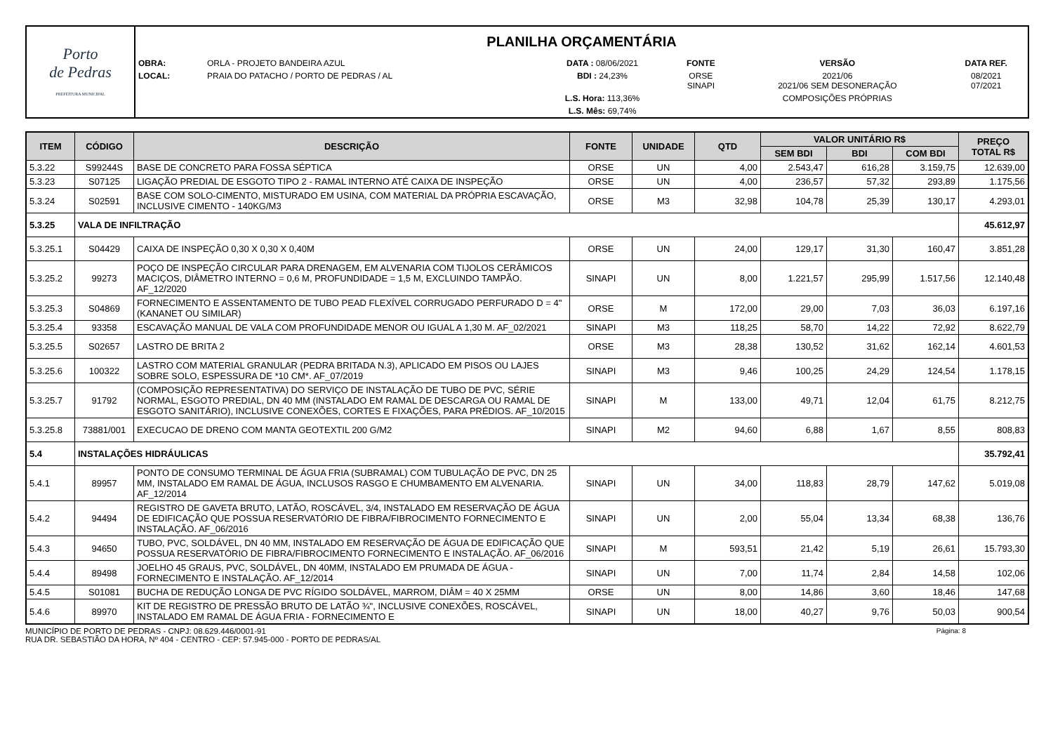| Porto de Pedras PREFEITURA MUNICIPAL | PLANILHA ORÇAMENTÁRIA | | | | | |
| | OBRA: | ORLA - PROJETO BANDEIRA AZUL | DATA : 08/06/2021 | FONTE | VERSÃO | DATA REF. |
| | LOCAL: | PRAIA DO PATACHO / PORTO DE PEDRAS / AL | BDI : 24,23% | ORSE SINAPI | 2021/06 2021/06 SEM DESONERAÇÃO | 08/2021 07/2021 |
| | | | L.S. Hora: 113,36% | | COMPOSIÇÕES PRÓPRIAS | |
| | | | L.S. Mês: 69,74% | | | |
| ITEM | CÓDIGO | DESCRIÇÃO | FONTE | UNIDADE | QTD | VALOR UNITÁRIO R$ | | | PREÇO TOTAL R$ |
| --- | --- | --- | --- | --- | --- | --- | --- | --- | --- |
| | | | | | | SEM BDI | BDI | COM BDI | |
| 5.3.22 | S99244S | BASE DE CONCRETO PARA FOSSA SÉPTICA | ORSE | UN | 4,00 | 2.543,47 | 616,28 | 3.159,75 | 12.639,00 |
| 5.3.23 | S07125 | LIGAÇÃO PREDIAL DE ESGOTO TIPO 2 - RAMAL INTERNO ATÉ CAIXA DE INSPEÇÃO | ORSE | UN | 4,00 | 236,57 | 57,32 | 293,89 | 1.175,56 |
| 5.3.24 | S02591 | BASE COM SOLO-CIMENTO, MISTURADO EM USINA, COM MATERIAL DA PRÓPRIA ESCAVAÇÃO, INCLUSIVE CIMENTO - 140KG/M3 | ORSE | M3 | 32,98 | 104,78 | 25,39 | 130,17 | 4.293,01 |
| 5.3.25 | VALA DE INFILTRAÇÃO | | | | | | | | 45.612,97 |
| 5.3.25.1 | S04429 | CAIXA DE INSPEÇÃO 0,30 X 0,30 X 0,40M | ORSE | UN | 24,00 | 129,17 | 31,30 | 160,47 | 3.851,28 |
| 5.3.25.2 | 99273 | POÇO DE INSPEÇÃO CIRCULAR PARA DRENAGEM, EM ALVENARIA COM TIJOLOS CERÂMICOS MACIÇOS, DIÂMETRO INTERNO = 0,6 M, PROFUNDIDADE = 1,5 M, EXCLUINDO TAMPÃO. AF_12/2020 | SINAPI | UN | 8,00 | 1.221,57 | 295,99 | 1.517,56 | 12.140,48 |
| 5.3.25.3 | S04869 | FORNECIMENTO E ASSENTAMENTO DE TUBO PEAD FLEXÍVEL CORRUGADO PERFURADO D = 4" (KANANET OU SIMILAR) | ORSE | M | 172,00 | 29,00 | 7,03 | 36,03 | 6.197,16 |
| 5.3.25.4 | 93358 | ESCAVAÇÃO MANUAL DE VALA COM PROFUNDIDADE MENOR OU IGUAL A 1,30 M. AF_02/2021 | SINAPI | M3 | 118,25 | 58,70 | 14,22 | 72,92 | 8.622,79 |
| 5.3.25.5 | S02657 | LASTRO DE BRITA 2 | ORSE | M3 | 28,38 | 130,52 | 31,62 | 162,14 | 4.601,53 |
| 5.3.25.6 | 100322 | LASTRO COM MATERIAL GRANULAR (PEDRA BRITADA N.3), APLICADO EM PISOS OU LAJES SOBRE SOLO, ESPESSURA DE *10 CM*. AF_07/2019 | SINAPI | M3 | 9,46 | 100,25 | 24,29 | 124,54 | 1.178,15 |
| 5.3.25.7 | 91792 | (COMPOSIÇÃO REPRESENTATIVA) DO SERVIÇO DE INSTALAÇÃO DE TUBO DE PVC, SÉRIE NORMAL, ESGOTO PREDIAL, DN 40 MM (INSTALADO EM RAMAL DE DESCARGA OU RAMAL DE ESGOTO SANITÁRIO), INCLUSIVE CONEXÕES, CORTES E FIXAÇÕES, PARA PRÉDIOS. AF_10/2015 | SINAPI | M | 133,00 | 49,71 | 12,04 | 61,75 | 8.212,75 |
| 5.3.25.8 | 73881/001 | EXECUCAO DE DRENO COM MANTA GEOTEXTIL 200 G/M2 | SINAPI | M2 | 94,60 | 6,88 | 1,67 | 8,55 | 808,83 |
| 5.4 | INSTALAÇÕES HIDRÁULICAS | | | | | | | | 35.792,41 |
| 5.4.1 | 89957 | PONTO DE CONSUMO TERMINAL DE ÁGUA FRIA (SUBRAMAL) COM TUBULAÇÃO DE PVC, DN 25 MM, INSTALADO EM RAMAL DE ÁGUA, INCLUSOS RASGO E CHUMBAMENTO EM ALVENARIA. AF_12/2014 | SINAPI | UN | 34,00 | 118,83 | 28,79 | 147,62 | 5.019,08 |
| 5.4.2 | 94494 | REGISTRO DE GAVETA BRUTO, LATÃO, ROSCÁVEL, 3/4, INSTALADO EM RESERVAÇÃO DE ÁGUA DE EDIFICAÇÃO QUE POSSUA RESERVATÓRIO DE FIBRA/FIBROCIMENTO FORNECIMENTO E INSTALAÇÃO. AF_06/2016 | SINAPI | UN | 2,00 | 55,04 | 13,34 | 68,38 | 136,76 |
| 5.4.3 | 94650 | TUBO, PVC, SOLDÁVEL, DN 40 MM, INSTALADO EM RESERVAÇÃO DE ÁGUA DE EDIFICAÇÃO QUE POSSUA RESERVATÓRIO DE FIBRA/FIBROCIMENTO FORNECIMENTO E INSTALAÇÃO. AF_06/2016 | SINAPI | M | 593,51 | 21,42 | 5,19 | 26,61 | 15.793,30 |
| 5.4.4 | 89498 | JOELHO 45 GRAUS, PVC, SOLDÁVEL, DN 40MM, INSTALADO EM PRUMADA DE ÁGUA - FORNECIMENTO E INSTALAÇÃO. AF_12/2014 | SINAPI | UN | 7,00 | 11,74 | 2,84 | 14,58 | 102,06 |
| 5.4.5 | S01081 | BUCHA DE REDUÇÃO LONGA DE PVC RÍGIDO SOLDÁVEL, MARROM, DIÂM = 40 X 25MM | ORSE | UN | 8,00 | 14,86 | 3,60 | 18,46 | 147,68 |
| 5.4.6 | 89970 | KIT DE REGISTRO DE PRESSÃO BRUTO DE LATÃO ¾", INCLUSIVE CONEXÕES, ROSCÁVEL, INSTALADO EM RAMAL DE ÁGUA FRIA - FORNECIMENTO E | SINAPI | UN | 18,00 | 40,27 | 9,76 | 50,03 | 900,54 |
MUNICÍPIO DE PORTO DE PEDRAS - CNPJ: 08.629.446/0001-91
RUA DR. SEBASTIÃO DA HORA, Nº 404 - CENTRO - CEP: 57.945-000 - PORTO DE PEDRAS/AL
Página: 8